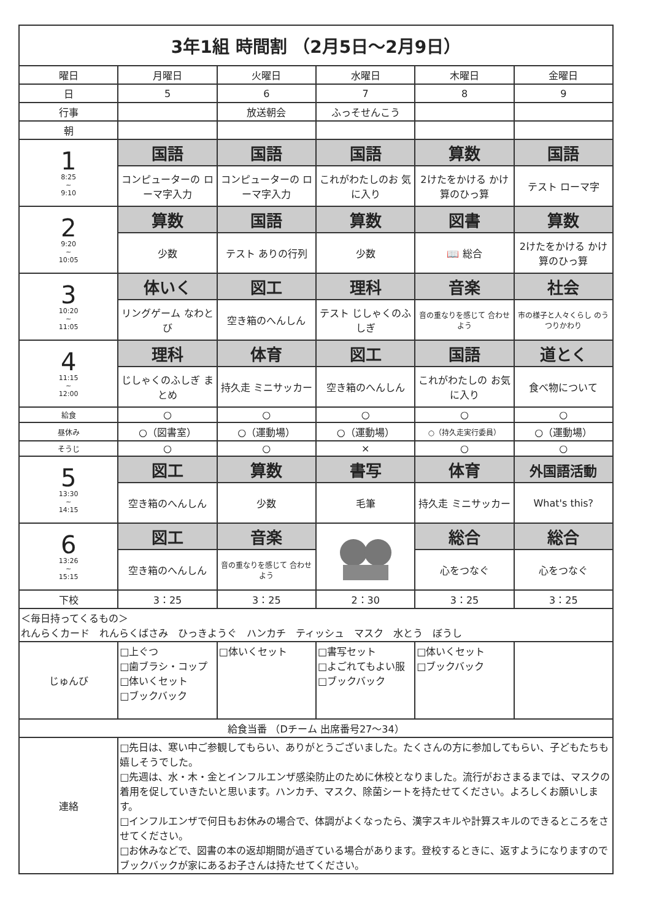| 3年1組 時間割 （2月5日～2月9日） | | | | | |
| --- | --- | --- | --- | --- | --- |
| 曜日 | 月曜日 | 火曜日 | 水曜日 | 木曜日 | 金曜日 |
| 日 | 5 | 6 | 7 | 8 | 9 |
| 行事 | | 放送朝会 | ふっそせんこう | | |
| 朝 | | | | | |
| 1 8:25 ~ 9:10 | 国語 | 国語 | 国語 | 算数 | 国語 |
| | コンピューターの ローマ字入力 | コンピューターの ローマ字入力 | これがわたしのお 気に入り | 2けたをかける かけ算のひっ算 | テスト ローマ字 |
| 2 9:20 ~ 10:05 | 算数 | 国語 | 算数 | 図書 | 算数 |
| | 少数 | テスト ありの行列 | 少数 | 📖 総合 | 2けたをかける かけ算のひっ算 |
| 3 10:20 ~ 11:05 | 体いく | 図工 | 理科 | 音楽 | 社会 |
| | リングゲーム なわとび | 空き箱のへんしん | テスト じしゃくのふしぎ | 音の重なりを感じて 合わせよう | 市の様子と人々くらし のうつりかわり |
| 4 11:15 ~ 12:00 | 理科 | 体育 | 図工 | 国語 | 道とく |
| | じしゃくのふしぎ まとめ | 持久走 ミニサッカー | 空き箱のへんしん | これがわたしの お気に入り | 食べ物について |
| 給食 | ○ | ○ | ○ | ○ | ○ |
| 昼休み | ○（図書室） | ○（運動場） | ○（運動場） | ○（持久走実行委員） | ○（運動場） |
| そうじ | ○ | ○ | × | ○ | ○ |
| 5 13:30 ~ 14:15 | 図工 | 算数 | 書写 | 体育 | 外国語活動 |
| | 空き箱のへんしん | 少数 | 毛筆 | 持久走 ミニサッカー | What's this? |
| 6 13:26 ~ 15:15 | 図工 | 音楽 | | 総合 | 総合 |
| | 空き箱のへんしん | 音の重なりを感じて 合わせよう | | 心をつなぐ | 心をつなぐ |
| 下校 | 3：25 | 3：25 | 2：30 | 3：25 | 3：25 |
| ＜毎日持ってくるもの＞ れんらくカード れんらくばさみ ひっきようぐ ハンカチ ティッシュ マスク 水とう ぼうし | | | | | |
| じゅんび | □上ぐつ □歯ブラシ・コップ □体いくセット □ブックバック | □体いくセット | □書写セット □よごれてもよい服 □ブックバック | □体いくセット □ブックバック | |
| 給食当番 （Dチーム 出席番号27～34） | | | | | |
| 連絡 | □先日は、寒い中ご参観してもらい、ありがとうございました。たくさんの方に参加してもらい、子どもたちも嬉しそうでした。 □先週は、水・木・金とインフルエンザ感染防止のために休校となりました。流行がおさまるまでは、マスクの着用を促していきたいと思います。ハンカチ、マスク、除菌シートを持たせてください。よろしくお願いします。 □インフルエンザで何日もお休みの場合で、体調がよくなったら、漢字スキルや計算スキルのできるところをさせてください。 □お休みなどで、図書の本の返却期間が過ぎている場合があります。登校するときに、返すようになりますのでブックバックが家にあるお子さんは持たせてください。 | | | | |